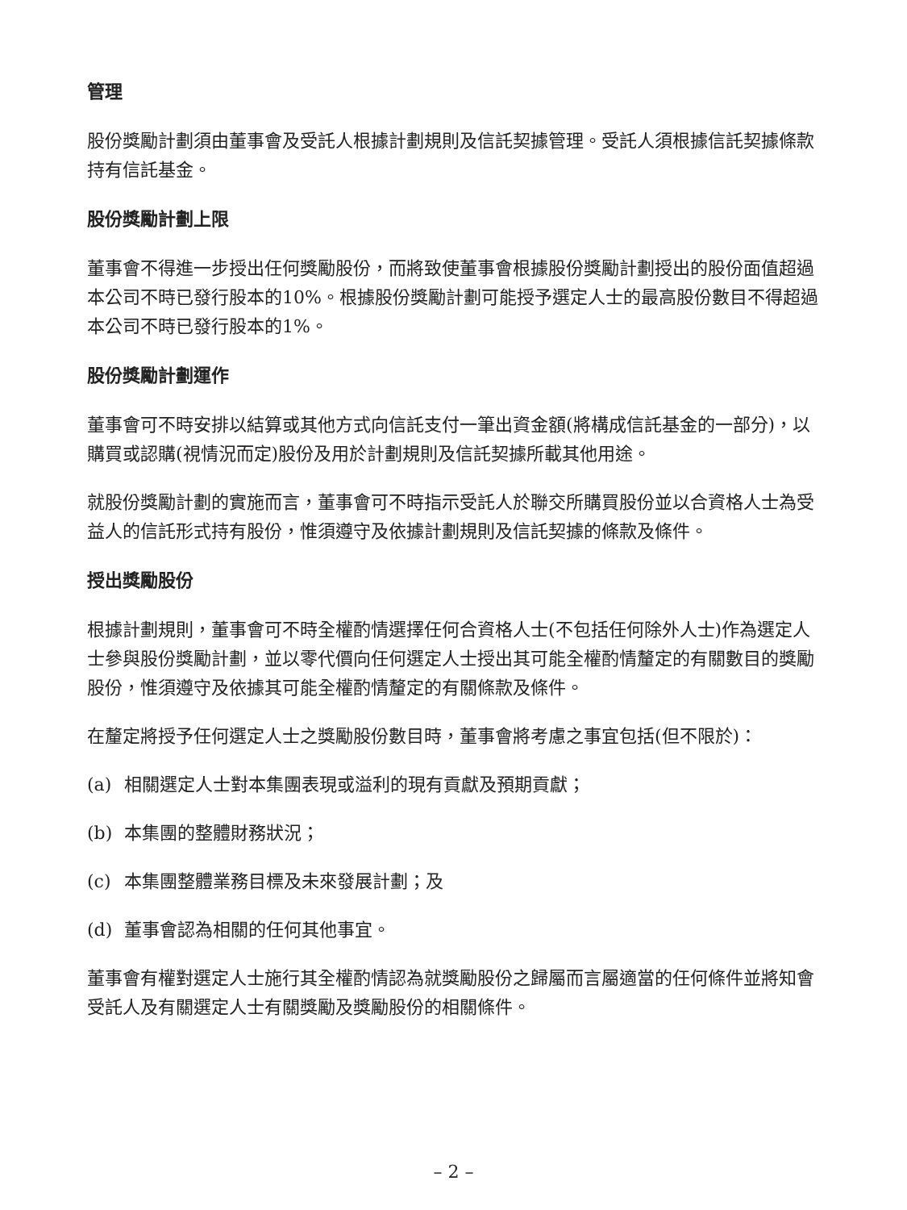管理
股份獎勵計劃須由董事會及受託人根據計劃規則及信託契據管理。受託人須根據信託契據條款持有信託基金。
股份獎勵計劃上限
董事會不得進一步授出任何獎勵股份，而將致使董事會根據股份獎勵計劃授出的股份面值超過本公司不時已發行股本的10%。根據股份獎勵計劃可能授予選定人士的最高股份數目不得超過本公司不時已發行股本的1%。
股份獎勵計劃運作
董事會可不時安排以結算或其他方式向信託支付一筆出資金額(將構成信託基金的一部分)，以購買或認購(視情況而定)股份及用於計劃規則及信託契據所載其他用途。
就股份獎勵計劃的實施而言，董事會可不時指示受託人於聯交所購買股份並以合資格人士為受益人的信託形式持有股份，惟須遵守及依據計劃規則及信託契據的條款及條件。
授出獎勵股份
根據計劃規則，董事會可不時全權酌情選擇任何合資格人士(不包括任何除外人士)作為選定人士參與股份獎勵計劃，並以零代價向任何選定人士授出其可能全權酌情釐定的有關數目的獎勵股份，惟須遵守及依據其可能全權酌情釐定的有關條款及條件。
在釐定將授予任何選定人士之獎勵股份數目時，董事會將考慮之事宜包括(但不限於)：
(a) 相關選定人士對本集團表現或溢利的現有貢獻及預期貢獻；
(b) 本集團的整體財務狀況；
(c) 本集團整體業務目標及未來發展計劃；及
(d) 董事會認為相關的任何其他事宜。
董事會有權對選定人士施行其全權酌情認為就獎勵股份之歸屬而言屬適當的任何條件並將知會受託人及有關選定人士有關獎勵及獎勵股份的相關條件。
– 2 –